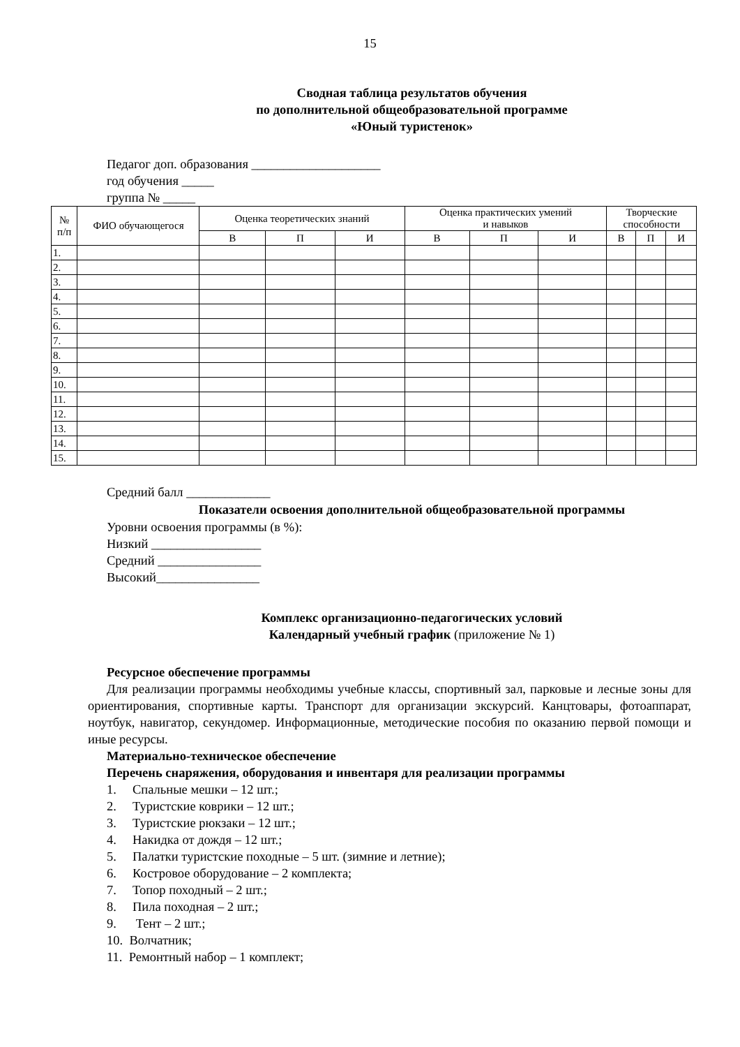15
Сводная таблица результатов обучения
по дополнительной общеобразовательной программе
«Юный туристенок»
Педагог доп. образования ____________________
год обучения _____
группа № _____
| № п/п | ФИО обучающегося | Оценка теоретических знаний | | | Оценка практических умений и навыков | | | Творческие способности | | |
| --- | --- | --- | --- | --- | --- | --- | --- | --- | --- | --- |
| | | В | П | И | В | П | И | В | П | И |
| 1. | | | | | | | | | | |
| 2. | | | | | | | | | | |
| 3. | | | | | | | | | | |
| 4. | | | | | | | | | | |
| 5. | | | | | | | | | | |
| 6. | | | | | | | | | | |
| 7. | | | | | | | | | | |
| 8. | | | | | | | | | | |
| 9. | | | | | | | | | | |
| 10. | | | | | | | | | | |
| 11. | | | | | | | | | | |
| 12. | | | | | | | | | | |
| 13. | | | | | | | | | | |
| 14. | | | | | | | | | | |
| 15. | | | | | | | | | | |
Средний балл _____________
Показатели освоения дополнительной общеобразовательной программы
Уровни освоения программы (в %):
Низкий _________________
Средний ________________
Высокий________________
Комплекс организационно-педагогических условий
Календарный учебный график (приложение № 1)
Ресурсное обеспечение программы
Для реализации программы необходимы учебные классы, спортивный зал, парковые и лесные зоны для ориентирования, спортивные карты. Транспорт для организации экскурсий. Канцтовары, фотоаппарат, ноутбук, навигатор, секундомер. Информационные, методические пособия по оказанию первой помощи и иные ресурсы.
Материально-техническое обеспечение
Перечень снаряжения, оборудования и инвентаря для реализации программы
1. Спальные мешки – 12 шт.;
2. Туристские коврики – 12 шт.;
3. Туристские рюкзаки – 12 шт.;
4. Накидка от дождя – 12 шт.;
5. Палатки туристские походные – 5 шт. (зимние и летние);
6. Костровое оборудование – 2 комплекта;
7. Топор походный – 2 шт.;
8. Пила походная – 2 шт.;
9. Тент – 2 шт.;
10. Волчатник;
11. Ремонтный набор – 1 комплект;